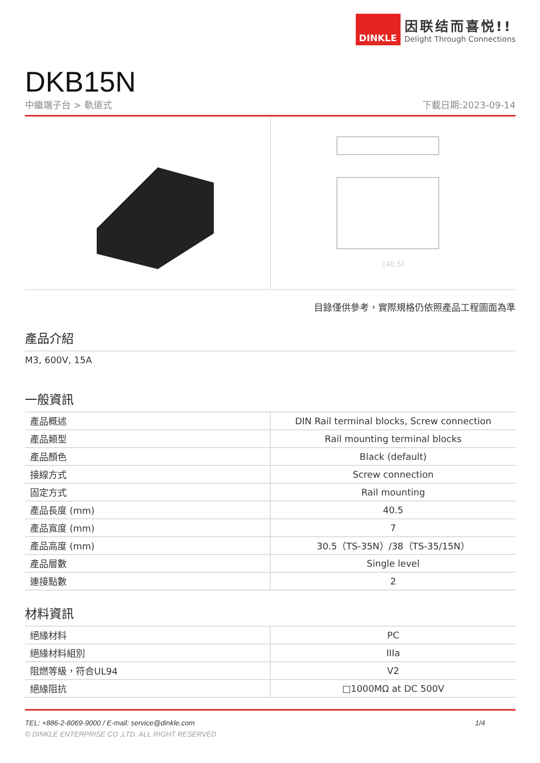DINKLE
因联结而喜悦!!
Delight Through Connections
DKB15N
中繼端子台 > 軌道式 下載日期:2023-09-14
(40.5)
目錄僅供參考，實際規格仍依照產品工程圖面為準
產品介紹
M3, 600V, 15A
一般資訊
| 產品概述 | DIN Rail terminal blocks, Screw connection |
| 產品類型 | Rail mounting terminal blocks |
| 產品顏色 | Black (default) |
| 接線方式 | Screw connection |
| 固定方式 | Rail mounting |
| 產品長度 (mm) | 40.5 |
| 產品寬度 (mm) | 7 |
| 產品高度 (mm) | 30.5（TS-35N）/38（TS-35/15N） |
| 產品層數 | Single level |
| 連接點數 | 2 |
材料資訊
| 絕緣材料 | PC |
| 絕緣材料組別 | IIIa |
| 阻燃等級，符合UL94 | V2 |
| 絕緣阻抗 | □1000MΩ at DC 500V |
TEL: +886-2-8069-9000 / E-mail: service@dinkle.com 1/4
© DINKLE ENTERPRISE CO ,LTD. ALL RIGHT RESERVED